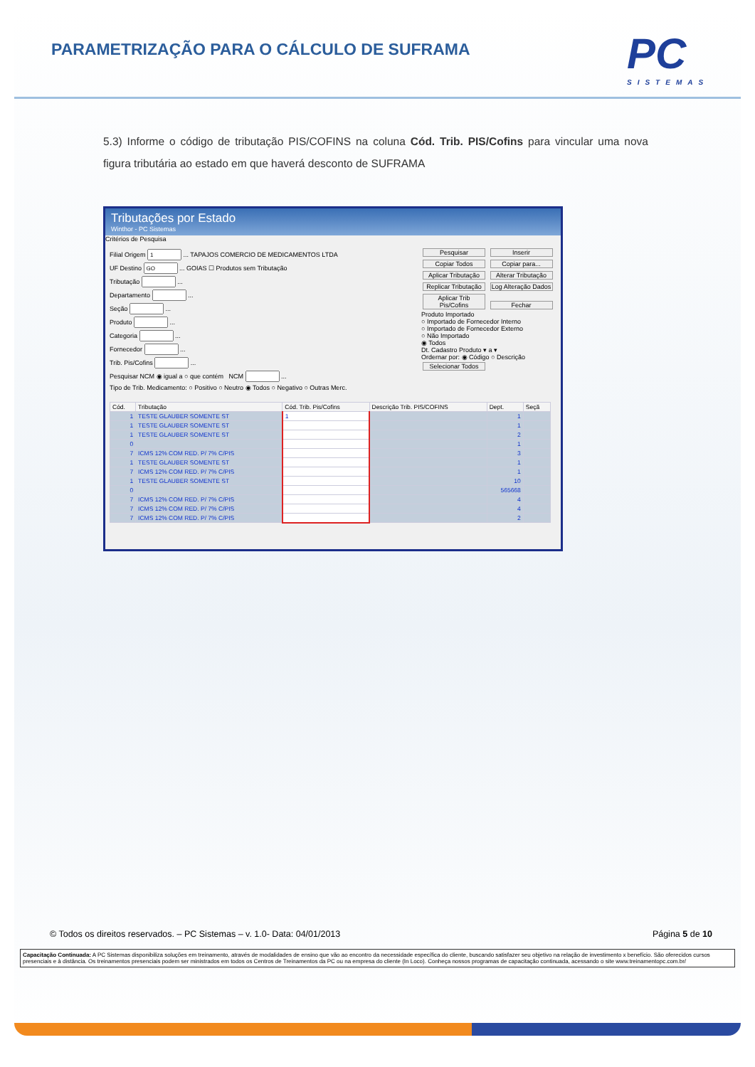PARAMETRIZAÇÃO PARA O CÁLCULO DE SUFRAMA
PC
SISTEMAS
5.3) Informe o código de tributação PIS/COFINS na coluna Cód. Trib. PIS/Cofins para vincular uma nova figura tributária ao estado em que haverá desconto de SUFRAMA
Tributações por Estado
Winthor - PC Sistemas
Critérios de Pesquisa
Filial Origem ... TAPAJOS COMERCIO DE MEDICAMENTOS LTDA
UF Destino ... GOIAS ☐ Produtos sem Tributação
Tributação ...
Departamento ...
Seção ...
Produto ...
Categoria ...
Fornecedor ...
Trib. Pis/Cofins ...
Pesquisar NCM ◉ igual a ○ que contém NCM ...
Tipo de Trib. Medicamento: ○ Positivo ○ Neutro ◉ Todos ○ Negativo ○ Outras Merc.
Pesquisar Inserir Copiar Todos Copiar para... Aplicar Tributação Alterar Tributação Replicar Tributação Log Alteração Dados Aplicar Trib Pis/Cofins Fechar
Produto Importado
○ Importado de Fornecedor Interno
○ Importado de Fornecedor Externo
○ Não Importado
◉ Todos
Dt. Cadastro Produto ▾ a ▾
Ordernar por: ◉ Código ○ Descrição Selecionar Todos
| Cód. | Tributação | Cód. Trib. Pis/Cofins | Descrição Trib. PIS/COFINS | Dept. | Seçã |
| --- | --- | --- | --- | --- | --- |
| 1 | TESTE GLAUBER SOMENTE ST | 1 | | 1 | |
| 1 | TESTE GLAUBER SOMENTE ST | | | 1 | |
| 1 | TESTE GLAUBER SOMENTE ST | | | 2 | |
| 0 | | | | 1 | |
| 7 | ICMS 12% COM RED. P/ 7% C/PIS | | | 3 | |
| 1 | TESTE GLAUBER SOMENTE ST | | | 1 | |
| 7 | ICMS 12% COM RED. P/ 7% C/PIS | | | 1 | |
| 1 | TESTE GLAUBER SOMENTE ST | | | 10 | |
| 0 | | | | 565668 | |
| 7 | ICMS 12% COM RED. P/ 7% C/PIS | | | 4 | |
| 7 | ICMS 12% COM RED. P/ 7% C/PIS | | | 4 | |
| 7 | ICMS 12% COM RED. P/ 7% C/PIS | | | 2 | |
© Todos os direitos reservados. – PC Sistemas – v. 1.0- Data: 04/01/2013 Página 5 de 10
Capacitação Continuada: A PC Sistemas disponibiliza soluções em treinamento, através de modalidades de ensino que vão ao encontro da necessidade específica do cliente, buscando satisfazer seu objetivo na relação de investimento x benefício. São oferecidos cursos presenciais e à distância. Os treinamentos presenciais podem ser ministrados em todos os Centros de Treinamentos da PC ou na empresa do cliente (In Loco). Conheça nossos programas de capacitação continuada, acessando o site www.treinamentopc.com.br/